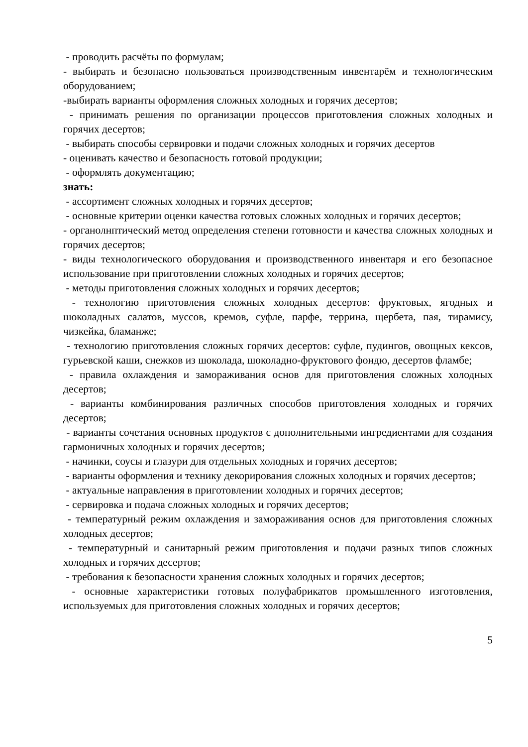- проводить расчёты по формулам;
- выбирать и безопасно пользоваться производственным инвентарём и технологическим оборудованием;
-выбирать варианты оформления сложных холодных и горячих десертов;
- принимать решения по организации процессов приготовления сложных холодных и горячих десертов;
- выбирать способы сервировки и подачи сложных холодных и горячих десертов
- оценивать качество и безопасность готовой продукции;
- оформлять документацию;
знать:
- ассортимент сложных холодных и горячих десертов;
- основные критерии оценки качества готовых сложных холодных и горячих десертов;
- органолнптический метод определения степени готовности и качества сложных холодных и горячих десертов;
- виды технологического оборудования и производственного инвентаря и его безопасное использование при приготовлении сложных холодных и горячих десертов;
- методы приготовления сложных холодных и горячих десертов;
- технологию приготовления сложных холодных десертов: фруктовых, ягодных и шоколадных салатов, муссов, кремов, суфле, парфе, террина, щербета, пая, тирамису, чизкейка, бламанже;
- технологию приготовления сложных горячих десертов: суфле, пудингов, овощных кексов, гурьевской каши, снежков из шоколада, шоколадно-фруктового фондю, десертов фламбе;
- правила охлаждения и замораживания основ для приготовления сложных холодных десертов;
- варианты комбинирования различных способов приготовления холодных и горячих десертов;
- варианты сочетания основных продуктов с дополнительными ингредиентами для создания гармоничных холодных и горячих десертов;
- начинки, соусы и глазури для отдельных холодных и горячих десертов;
- варианты оформления и технику декорирования сложных холодных и горячих десертов;
- актуальные направления в приготовлении холодных и горячих десертов;
- сервировка и подача сложных холодных и горячих десертов;
- температурный режим охлаждения и замораживания основ для приготовления сложных холодных десертов;
- температурный и санитарный режим приготовления и подачи разных типов сложных холодных и горячих десертов;
- требования к безопасности хранения сложных холодных и горячих десертов;
- основные характеристики готовых полуфабрикатов промышленного изготовления, используемых для приготовления сложных холодных и горячих десертов;
5